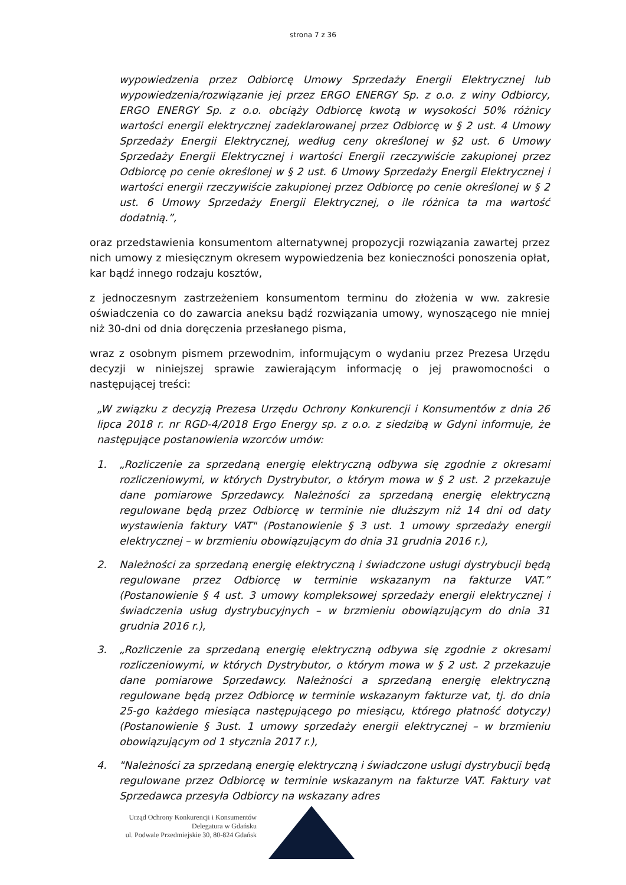strona 7 z 36
wypowiedzenia przez Odbiorcę Umowy Sprzedaży Energii Elektrycznej lub wypowiedzenia/rozwiązanie jej przez ERGO ENERGY Sp. z o.o. z winy Odbiorcy, ERGO ENERGY Sp. z o.o. obciąży Odbiorcę kwotą w wysokości 50% różnicy wartości energii elektrycznej zadeklarowanej przez Odbiorcę w § 2 ust. 4 Umowy Sprzedaży Energii Elektrycznej, według ceny określonej w §2 ust. 6 Umowy Sprzedaży Energii Elektrycznej i wartości Energii rzeczywiście zakupionej przez Odbiorcę po cenie określonej w § 2 ust. 6 Umowy Sprzedaży Energii Elektrycznej i wartości energii rzeczywiście zakupionej przez Odbiorcę po cenie określonej w § 2 ust. 6 Umowy Sprzedaży Energii Elektrycznej, o ile różnica ta ma wartość dodatnią.”,
oraz przedstawienia konsumentom alternatywnej propozycji rozwiązania zawartej przez nich umowy z miesięcznym okresem wypowiedzenia bez konieczności ponoszenia opłat, kar bądź innego rodzaju kosztów,
z jednoczesnym zastrzeżeniem konsumentom terminu do złożenia w ww. zakresie oświadczenia co do zawarcia aneksu bądź rozwiązania umowy, wynoszącego nie mniej niż 30-dni od dnia doręczenia przesłanego pisma,
wraz z osobnym pismem przewodnim, informującym o wydaniu przez Prezesa Urzędu decyzji w niniejszej sprawie zawierającym informację o jej prawomocności o następującej treści:
„W związku z decyzją Prezesa Urzędu Ochrony Konkurencji i Konsumentów z dnia 26 lipca 2018 r. nr RGD-4/2018 Ergo Energy sp. z o.o. z siedzibą w Gdyni informuje, że następujące postanowienia wzorców umów:
1. „Rozliczenie za sprzedaną energię elektryczną odbywa się zgodnie z okresami rozliczeniowymi, w których Dystrybutor, o którym mowa w § 2 ust. 2 przekazuje dane pomiarowe Sprzedawcy. Należności za sprzedaną energię elektryczną regulowane będą przez Odbiorcę w terminie nie dłuższym niż 14 dni od daty wystawienia faktury VAT" (Postanowienie § 3 ust. 1 umowy sprzedaży energii elektrycznej – w brzmieniu obowiązującym do dnia 31 grudnia 2016 r.),
2. Należności za sprzedaną energię elektryczną i świadczone usługi dystrybucji będą regulowane przez Odbiorcę w terminie wskazanym na fakturze VAT.” (Postanowienie § 4 ust. 3 umowy kompleksowej sprzedaży energii elektrycznej i świadczenia usług dystrybucyjnych – w brzmieniu obowiązującym do dnia 31 grudnia 2016 r.),
3. „Rozliczenie za sprzedaną energię elektryczną odbywa się zgodnie z okresami rozliczeniowymi, w których Dystrybutor, o którym mowa w § 2 ust. 2 przekazuje dane pomiarowe Sprzedawcy. Należności a sprzedaną energię elektryczną regulowane będą przez Odbiorcę w terminie wskazanym fakturze vat, tj. do dnia 25-go każdego miesiąca następującego po miesiącu, którego płatność dotyczy) (Postanowienie § 3ust. 1 umowy sprzedaży energii elektrycznej – w brzmieniu obowiązującym od 1 stycznia 2017 r.),
4. "Należności za sprzedaną energię elektryczną i świadczone usługi dystrybucji będą regulowane przez Odbiorcę w terminie wskazanym na fakturze VAT. Faktury vat Sprzedawca przesyła Odbiorcy na wskazany adres
Urząd Ochrony Konkurencji i Konsumentów
Delegatura w Gdańsku
ul. Podwale Przedmiejskie 30, 80-824 Gdańsk